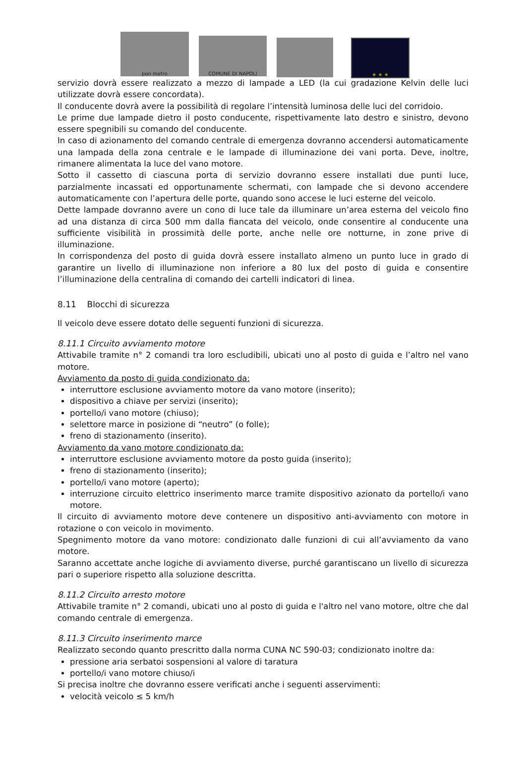pon metro
COMUNE DI NAPOLI
★ ★ ★
servizio dovrà essere realizzato a mezzo di lampade a LED (la cui gradazione Kelvin delle luci utilizzate dovrà essere concordata).
Il conducente dovrà avere la possibilità di regolare l’intensità luminosa delle luci del corridoio.
Le prime due lampade dietro il posto conducente, rispettivamente lato destro e sinistro, devono essere spegnibili su comando del conducente.
In caso di azionamento del comando centrale di emergenza dovranno accendersi automaticamente una lampada della zona centrale e le lampade di illuminazione dei vani porta. Deve, inoltre, rimanere alimentata la luce del vano motore.
Sotto il cassetto di ciascuna porta di servizio dovranno essere installati due punti luce, parzialmente incassati ed opportunamente schermati, con lampade che si devono accendere automaticamente con l’apertura delle porte, quando sono accese le luci esterne del veicolo.
Dette lampade dovranno avere un cono di luce tale da illuminare un’area esterna del veicolo fino ad una distanza di circa 500 mm dalla fiancata del veicolo, onde consentire al conducente una sufficiente visibilità in prossimità delle porte, anche nelle ore notturne, in zone prive di illuminazione.
In corrispondenza del posto di guida dovrà essere installato almeno un punto luce in grado di garantire un livello di illuminazione non inferiore a 80 lux del posto di guida e consentire l’illuminazione della centralina di comando dei cartelli indicatori di linea.
8.11 Blocchi di sicurezza
Il veicolo deve essere dotato delle seguenti funzioni di sicurezza.
8.11.1 Circuito avviamento motore
Attivabile tramite n° 2 comandi tra loro escludibili, ubicati uno al posto di guida e l’altro nel vano motore.
Avviamento da posto di guida condizionato da:
interruttore esclusione avviamento motore da vano motore (inserito);
dispositivo a chiave per servizi (inserito);
portello/i vano motore (chiuso);
selettore marce in posizione di “neutro” (o folle);
freno di stazionamento (inserito).
Avviamento da vano motore condizionato da:
interruttore esclusione avviamento motore da posto guida (inserito);
freno di stazionamento (inserito);
portello/i vano motore (aperto);
interruzione circuito elettrico inserimento marce tramite dispositivo azionato da portello/i vano motore.
Il circuito di avviamento motore deve contenere un dispositivo anti-avviamento con motore in rotazione o con veicolo in movimento.
Spegnimento motore da vano motore: condizionato dalle funzioni di cui all’avviamento da vano motore.
Saranno accettate anche logiche di avviamento diverse, purché garantiscano un livello di sicurezza pari o superiore rispetto alla soluzione descritta.
8.11.2 Circuito arresto motore
Attivabile tramite n° 2 comandi, ubicati uno al posto di guida e l'altro nel vano motore, oltre che dal comando centrale di emergenza.
8.11.3 Circuito inserimento marce
Realizzato secondo quanto prescritto dalla norma CUNA NC 590-03; condizionato inoltre da:
pressione aria serbatoi sospensioni al valore di taratura
portello/i vano motore chiuso/i
Si precisa inoltre che dovranno essere verificati anche i seguenti asservimenti:
velocità veicolo ≤ 5 km/h